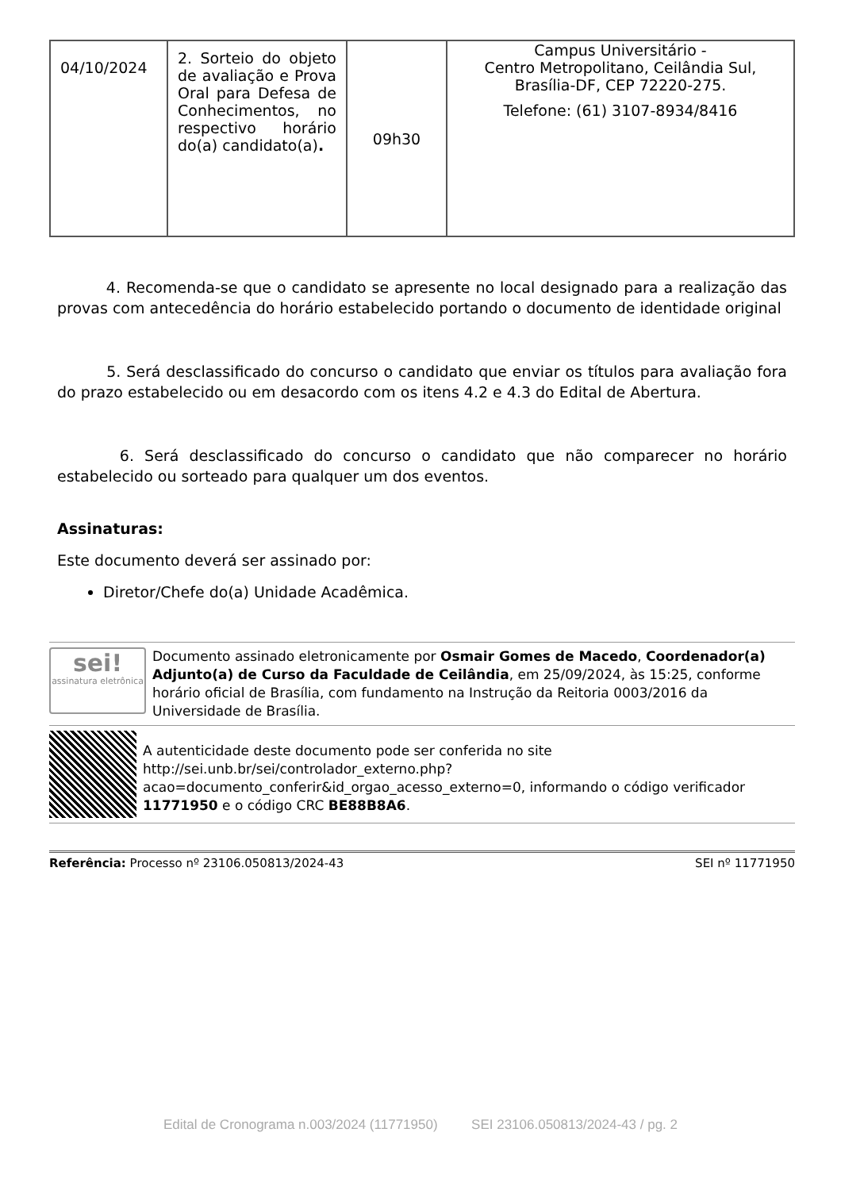| 04/10/2024 | 2. Sorteio do objeto de avaliação e Prova Oral para Defesa de Conhecimentos, no respectivo horário do(a) candidato(a) . | 09h30 | Campus Universitário - Centro Metropolitano, Ceilândia Sul, Brasília-DF, CEP 72220-275. Telefone: (61) 3107-8934/8416 |
4. Recomenda-se que o candidato se apresente no local designado para a realização das provas com antecedência do horário estabelecido portando o documento de identidade original
5. Será desclassificado do concurso o candidato que enviar os títulos para avaliação fora do prazo estabelecido ou em desacordo com os itens 4.2 e 4.3 do Edital de Abertura.
6. Será desclassificado do concurso o candidato que não comparecer no horário estabelecido ou sorteado para qualquer um dos eventos.
Assinaturas:
Este documento deverá ser assinado por:
Diretor/Chefe do(a) Unidade Acadêmica.
sei!
assinatura eletrônica
Documento assinado eletronicamente por Osmair Gomes de Macedo, Coordenador(a) Adjunto(a) de Curso da Faculdade de Ceilândia, em 25/09/2024, às 15:25, conforme horário oficial de Brasília, com fundamento na Instrução da Reitoria 0003/2016 da Universidade de Brasília.
A autenticidade deste documento pode ser conferida no site http://sei.unb.br/sei/controlador_externo.php?acao=documento_conferir&id_orgao_acesso_externo=0, informando o código verificador 11771950 e o código CRC BE88B8A6.
Referência: Processo nº 23106.050813/2024-43 SEI nº 11771950
Edital de Cronograma n.003/2024 (11771950) SEI 23106.050813/2024-43 / pg. 2